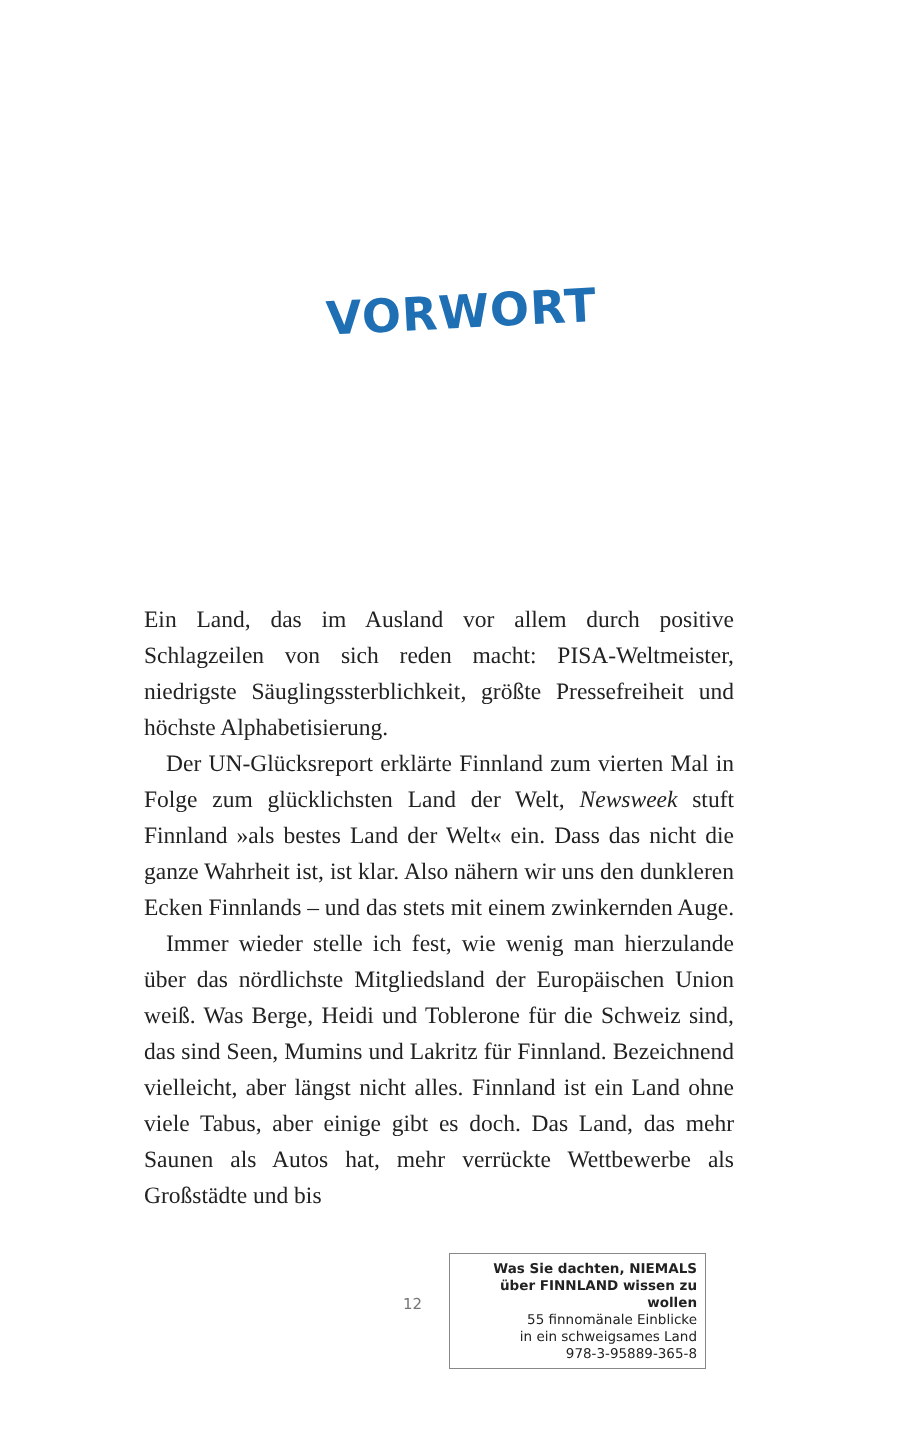VORWORT
Ein Land, das im Ausland vor allem durch positive Schlagzeilen von sich reden macht: PISA-Weltmeister, niedrigste Säuglingssterblichkeit, größte Pressefreiheit und höchste Alphabetisierung.
Der UN-Glücksreport erklärte Finnland zum vierten Mal in Folge zum glücklichsten Land der Welt, Newsweek stuft Finnland »als bestes Land der Welt« ein. Dass das nicht die ganze Wahrheit ist, ist klar. Also nähern wir uns den dunkleren Ecken Finnlands – und das stets mit einem zwinkernden Auge.
Immer wieder stelle ich fest, wie wenig man hierzulande über das nördlichste Mitgliedsland der Europäischen Union weiß. Was Berge, Heidi und Toblerone für die Schweiz sind, das sind Seen, Mumins und Lakritz für Finnland. Bezeichnend vielleicht, aber längst nicht alles. Finnland ist ein Land ohne viele Tabus, aber einige gibt es doch. Das Land, das mehr Saunen als Autos hat, mehr verrückte Wettbewerbe als Großstädte und bis
12
Was Sie dachten, NIEMALS
über FINNLAND wissen zu wollen
55 finnomänale Einblicke
in ein schweigsames Land
978-3-95889-365-8